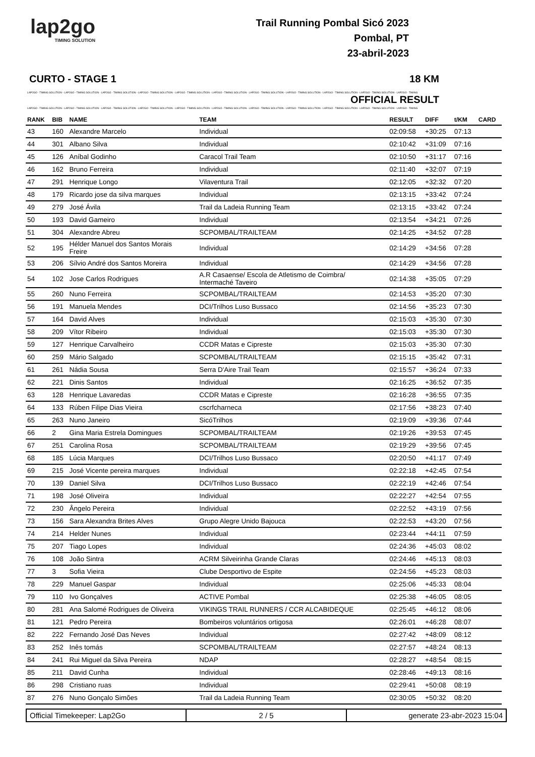lap2go
TIMING SOLUTION
Trail Running Pombal Sicó 2023
Pombal, PT
23-abril-2023
CURTO - STAGE 1 18 KM
LAP2GO - TIMING SOLUTION - LAP2GO - TIMING SOLUTION - LAP2GO - TIMING SOLUTION - LAP2GO - TIMING SOLUTION - LAP2GO - TIMING SOLUTION - LAP2GO - TIMING SOLUTION - LAP2GO - TIMING SOLUTION - LAP2GO - TIMING SOLUTION - LAP2GO - TIMING SOLUTION - LAP2GO - TIMING SOLUTION - LAP2GO - TIMING
OFFICIAL RESULT
LAP2GO - TIMING SOLUTION - LAP2GO - TIMING SOLUTION - LAP2GO - TIMING SOLUTION - LAP2GO - TIMING SOLUTION - LAP2GO - TIMING SOLUTION - LAP2GO - TIMING SOLUTION - LAP2GO - TIMING SOLUTION - LAP2GO - TIMING SOLUTION - LAP2GO - TIMING SOLUTION - LAP2GO - TIMING SOLUTION - LAP2GO - TIMING
| RANK | BIB | NAME | TEAM | RESULT | DIFF | t/KM | CARD |
| --- | --- | --- | --- | --- | --- | --- | --- |
| 43 | 160 | Alexandre Marcelo | Individual | 02:09:58 | +30:25 | 07:13 | |
| 44 | 301 | Albano Silva | Individual | 02:10:42 | +31:09 | 07:16 | |
| 45 | 126 | Aníbal Godinho | Caracol Trail Team | 02:10:50 | +31:17 | 07:16 | |
| 46 | 162 | Bruno Ferreira | Individual | 02:11:40 | +32:07 | 07:19 | |
| 47 | 291 | Henrique Longo | Vilaventura Trail | 02:12:05 | +32:32 | 07:20 | |
| 48 | 179 | Ricardo jose da silva marques | Individual | 02:13:15 | +33:42 | 07:24 | |
| 49 | 279 | José Ávila | Trail da Ladeia Running Team | 02:13:15 | +33:42 | 07:24 | |
| 50 | 193 | David Gameiro | Individual | 02:13:54 | +34:21 | 07:26 | |
| 51 | 304 | Alexandre Abreu | SCPOMBAL/TRAILTEAM | 02:14:25 | +34:52 | 07:28 | |
| 52 | 195 | Hélder Manuel dos Santos Morais Freire | Individual | 02:14:29 | +34:56 | 07:28 | |
| 53 | 206 | Sílvio André dos Santos Moreira | Individual | 02:14:29 | +34:56 | 07:28 | |
| 54 | 102 | Jose Carlos Rodrigues | A.R Casaense/ Escola de Atletismo de Coimbra/ Intermaché Taveiro | 02:14:38 | +35:05 | 07:29 | |
| 55 | 260 | Nuno Ferreira | SCPOMBAL/TRAILTEAM | 02:14:53 | +35:20 | 07:30 | |
| 56 | 191 | Manuela Mendes | DCI/Trilhos Luso Bussaco | 02:14:56 | +35:23 | 07:30 | |
| 57 | 164 | David Alves | Individual | 02:15:03 | +35:30 | 07:30 | |
| 58 | 209 | Vítor Ribeiro | Individual | 02:15:03 | +35:30 | 07:30 | |
| 59 | 127 | Henrique Carvalheiro | CCDR Matas e Cipreste | 02:15:03 | +35:30 | 07:30 | |
| 60 | 259 | Mário Salgado | SCPOMBAL/TRAILTEAM | 02:15:15 | +35:42 | 07:31 | |
| 61 | 261 | Nádia Sousa | Serra D'Aire Trail Team | 02:15:57 | +36:24 | 07:33 | |
| 62 | 221 | Dinis Santos | Individual | 02:16:25 | +36:52 | 07:35 | |
| 63 | 128 | Henrique Lavaredas | CCDR Matas e Cipreste | 02:16:28 | +36:55 | 07:35 | |
| 64 | 133 | Rúben Filipe Dias Vieira | cscrfcharneca | 02:17:56 | +38:23 | 07:40 | |
| 65 | 263 | Nuno Janeiro | SicóTrilhos | 02:19:09 | +39:36 | 07:44 | |
| 66 | 2 | Gina Maria Estrela Domingues | SCPOMBAL/TRAILTEAM | 02:19:26 | +39:53 | 07:45 | |
| 67 | 251 | Carolina Rosa | SCPOMBAL/TRAILTEAM | 02:19:29 | +39:56 | 07:45 | |
| 68 | 185 | Lúcia Marques | DCI/Trilhos Luso Bussaco | 02:20:50 | +41:17 | 07:49 | |
| 69 | 215 | José Vicente pereira marques | Individual | 02:22:18 | +42:45 | 07:54 | |
| 70 | 139 | Daniel Silva | DCI/Trilhos Luso Bussaco | 02:22:19 | +42:46 | 07:54 | |
| 71 | 198 | José Oliveira | Individual | 02:22:27 | +42:54 | 07:55 | |
| 72 | 230 | Ângelo Pereira | Individual | 02:22:52 | +43:19 | 07:56 | |
| 73 | 156 | Sara Alexandra Brites Alves | Grupo Alegre Unido Bajouca | 02:22:53 | +43:20 | 07:56 | |
| 74 | 214 | Helder Nunes | Individual | 02:23:44 | +44:11 | 07:59 | |
| 75 | 207 | Tiago Lopes | Individual | 02:24:36 | +45:03 | 08:02 | |
| 76 | 108 | João Sintra | ACRM Silveirinha Grande Claras | 02:24:46 | +45:13 | 08:03 | |
| 77 | 3 | Sofia Vieira | Clube Desportivo de Espite | 02:24:56 | +45:23 | 08:03 | |
| 78 | 229 | Manuel Gaspar | Individual | 02:25:06 | +45:33 | 08:04 | |
| 79 | 110 | Ivo Gonçalves | ACTIVE Pombal | 02:25:38 | +46:05 | 08:05 | |
| 80 | 281 | Ana Salomé Rodrigues de Oliveira | VIKINGS TRAIL RUNNERS / CCR ALCABIDEQUE | 02:25:45 | +46:12 | 08:06 | |
| 81 | 121 | Pedro Pereira | Bombeiros voluntários ortigosa | 02:26:01 | +46:28 | 08:07 | |
| 82 | 222 | Fernando José Das Neves | Individual | 02:27:42 | +48:09 | 08:12 | |
| 83 | 252 | Inês tomás | SCPOMBAL/TRAILTEAM | 02:27:57 | +48:24 | 08:13 | |
| 84 | 241 | Rui Miguel da Silva Pereira | NDAP | 02:28:27 | +48:54 | 08:15 | |
| 85 | 211 | David Cunha | Individual | 02:28:46 | +49:13 | 08:16 | |
| 86 | 298 | Cristiano ruas | Individual | 02:29:41 | +50:08 | 08:19 | |
| 87 | 276 | Nuno Gonçalo Simões | Trail da Ladeia Running Team | 02:30:05 | +50:32 | 08:20 | |
Official Timekeeper: Lap2Go 2 / 5 generate 23-abr-2023 15:04